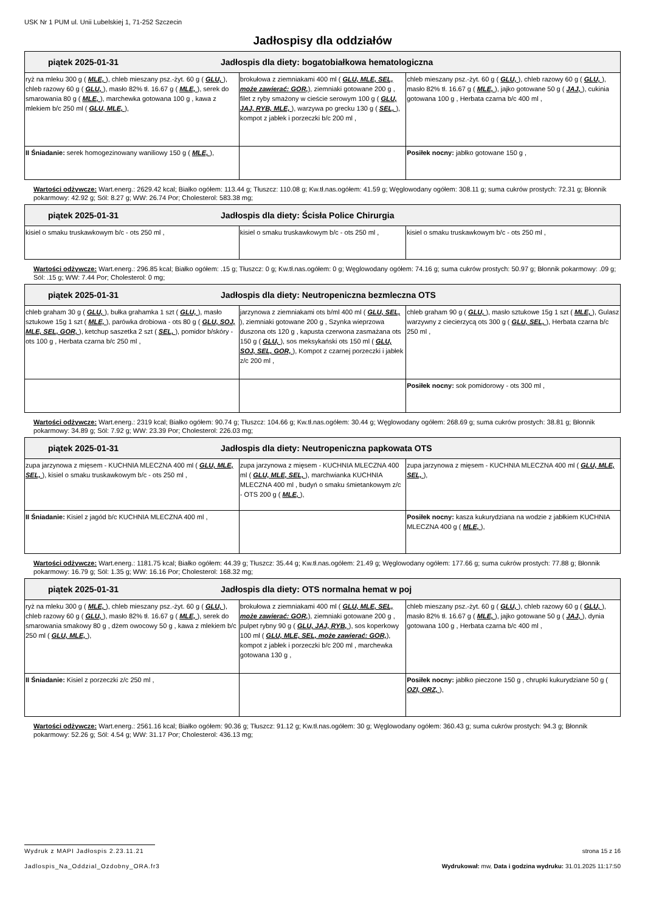USK Nr 1 PUM ul. Unii Lubelskiej 1, 71-252 Szczecin
Jadłospisy dla oddziałów
| piątek 2025-01-31 Jadłospis dla diety: bogatobiałkowa hematologiczna | | |
| --- | --- | --- |
| ryż na mleku 300 g ( MLE, ), chleb mieszany psz.-żyt. 60 g ( GLU, ), chleb razowy 60 g ( GLU, ), masło 82% tł. 16.67 g ( MLE, ), serek do smarowania 80 g ( MLE, ), marchewka gotowana 100 g , kawa z mlekiem b/c 250 ml ( GLU, MLE, ), | brokułowa z ziemniakami 400 ml ( GLU, MLE, SEL, może zawierać: GOR, ), ziemniaki gotowane 200 g , filet z ryby smażony w cieście serowym 100 g ( GLU, JAJ, RYB, MLE, ), warzywa po grecku 130 g ( SEL, ), kompot z jabłek i porzeczki b/c 200 ml , | chleb mieszany psz.-żyt. 60 g ( GLU, ), chleb razowy 60 g ( GLU, ), masło 82% tł. 16.67 g ( MLE, ), jajko gotowane 50 g ( JAJ, ), cukinia gotowana 100 g , Herbata czarna b/c 400 ml , |
| II Śniadanie: serek homogezinowany waniliowy 150 g ( MLE, ), | | Posiłek nocny: jabłko gotowane 150 g , |
Wartości odżywcze: Wart.energ.: 2629.42 kcal; Białko ogółem: 113.44 g; Tłuszcz: 110.08 g; Kw.tł.nas.ogółem: 41.59 g; Węglowodany ogółem: 308.11 g; suma cukrów prostych: 72.31 g; Błonnik pokarmowy: 42.92 g; Sól: 8.27 g; WW: 26.74 Por; Cholesterol: 583.38 mg;
| piątek 2025-01-31 Jadłospis dla diety: Ścisła Police Chirurgia | | |
| --- | --- | --- |
| kisiel o smaku truskawkowym b/c - ots 250 ml , | kisiel o smaku truskawkowym b/c - ots 250 ml , | kisiel o smaku truskawkowym b/c - ots 250 ml , |
Wartości odżywcze: Wart.energ.: 296.85 kcal; Białko ogółem: .15 g; Tłuszcz: 0 g; Kw.tł.nas.ogółem: 0 g; Węglowodany ogółem: 74.16 g; suma cukrów prostych: 50.97 g; Błonnik pokarmowy: .09 g; Sól: .15 g; WW: 7.44 Por; Cholesterol: 0 mg;
| piątek 2025-01-31 Jadłospis dla diety: Neutropeniczna bezmleczna OTS | | |
| --- | --- | --- |
| chleb graham 30 g ( GLU, ), bułka grahamka 1 szt ( GLU, ), masło sztukowe 15g 1 szt ( MLE, ), parówka drobiowa - ots 80 g ( GLU, SOJ, MLE, SEL, GOR, ), ketchup saszetka 2 szt ( SEL, ), pomidor b/skóry - ots 100 g , Herbata czarna b/c 250 ml , | jarzynowa z ziemniakami ots b/ml 400 ml ( GLU, SEL, ), ziemniaki gotowane 200 g , Szynka wieprzowa duszona ots 120 g , kapusta czerwona zasmażana ots 150 g ( GLU, ), sos meksykański ots 150 ml ( GLU, SOJ, SEL, GOR, ), Kompot z czarnej porzeczki i jabłek z/c 200 ml , | chleb graham 90 g ( GLU, ), masło sztukowe 15g 1 szt ( MLE, ), Gulasz warzywny z ciecierzycą ots 300 g ( GLU, SEL, ), Herbata czarna b/c 250 ml , |
| | | Posiłek nocny: sok pomidorowy - ots 300 ml , |
Wartości odżywcze: Wart.energ.: 2319 kcal; Białko ogółem: 90.74 g; Tłuszcz: 104.66 g; Kw.tł.nas.ogółem: 30.44 g; Węglowodany ogółem: 268.69 g; suma cukrów prostych: 38.81 g; Błonnik pokarmowy: 34.89 g; Sól: 7.92 g; WW: 23.39 Por; Cholesterol: 226.03 mg;
| piątek 2025-01-31 Jadłospis dla diety: Neutropeniczna papkowata OTS | | |
| --- | --- | --- |
| zupa jarzynowa z mięsem - KUCHNIA MLECZNA 400 ml ( GLU, MLE, SEL, ), kisiel o smaku truskawkowym b/c - ots 250 ml , | zupa jarzynowa z mięsem - KUCHNIA MLECZNA 400 ml ( GLU, MLE, SEL, ), marchwianka KUCHNIA MLECZNA 400 ml , budyń o smaku śmietankowym z/c - OTS 200 g ( MLE, ), | zupa jarzynowa z mięsem - KUCHNIA MLECZNA 400 ml ( GLU, MLE, SEL, ), |
| II Śniadanie: Kisiel z jagód b/c KUCHNIA MLECZNA 400 ml , | | Posiłek nocny: kasza kukurydziana na wodzie z jabłkiem KUCHNIA MLECZNA 400 g ( MLE, ), |
Wartości odżywcze: Wart.energ.: 1181.75 kcal; Białko ogółem: 44.39 g; Tłuszcz: 35.44 g; Kw.tł.nas.ogółem: 21.49 g; Węglowodany ogółem: 177.66 g; suma cukrów prostych: 77.88 g; Błonnik pokarmowy: 16.79 g; Sól: 1.35 g; WW: 16.16 Por; Cholesterol: 168.32 mg;
| piątek 2025-01-31 Jadłospis dla diety: OTS normalna hemat w poj | | |
| --- | --- | --- |
| ryż na mleku 300 g ( MLE, ), chleb mieszany psz.-żyt. 60 g ( GLU, ), chleb razowy 60 g ( GLU, ), masło 82% tł. 16.67 g ( MLE, ), serek do smarowania smakowy 80 g , dżem owocowy 50 g , kawa z mlekiem b/c 250 ml ( GLU, MLE, ), | brokułowa z ziemniakami 400 ml ( GLU, MLE, SEL, może zawierać: GOR, ), ziemniaki gotowane 200 g , pulpet rybny 90 g ( GLU, JAJ, RYB, ), sos koperkowy 100 ml ( GLU, MLE, SEL, może zawierać: GOR, ), kompot z jabłek i porzeczki b/c 200 ml , marchewka gotowana 130 g , | chleb mieszany psz.-żyt. 60 g ( GLU, ), chleb razowy 60 g ( GLU, ), masło 82% tł. 16.67 g ( MLE, ), jajko gotowane 50 g ( JAJ, ), dynia gotowana 100 g , Herbata czarna b/c 400 ml , |
| II Śniadanie: Kisiel z porzeczki z/c 250 ml , | | Posiłek nocny: jabłko pieczone 150 g , chrupki kukurydziane 50 g ( OZI, ORZ, ), |
Wartości odżywcze: Wart.energ.: 2561.16 kcal; Białko ogółem: 90.36 g; Tłuszcz: 91.12 g; Kw.tł.nas.ogółem: 30 g; Węglowodany ogółem: 360.43 g; suma cukrów prostych: 94.3 g; Błonnik pokarmowy: 52.26 g; Sól: 4.54 g; WW: 31.17 Por; Cholesterol: 436.13 mg;
Wydruk z MAPI Jadłospis 2.23.11.21
strona 15 z 16
Jadlospis_Na_Oddzial_Ozdobny_ORA.fr3
Wydrukował: mw, Data i godzina wydruku: 31.01.2025 11:17:50